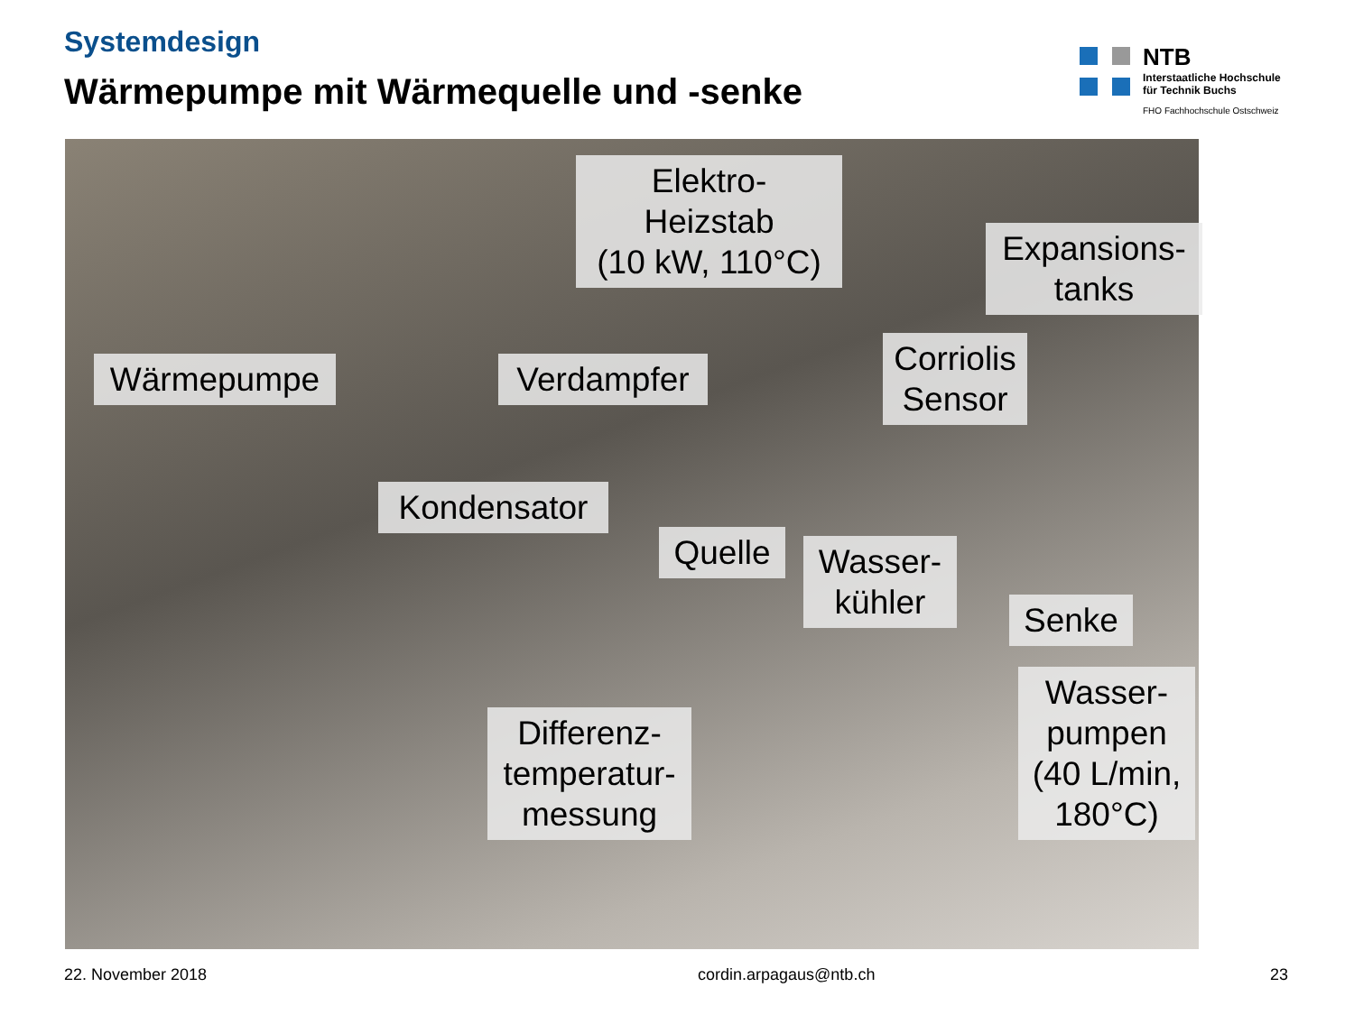Systemdesign
Wärmepumpe mit Wärmequelle und -senke
NTB
Interstaatliche Hochschule
für Technik Buchs
FHO Fachhochschule Ostschweiz
Elektro-
Heizstab
(10 kW, 110°C)
Expansions-
tanks
Wärmepumpe
Verdampfer
Corriolis
Sensor
Kondensator
Quelle
Wasser-
kühler
Senke
Differenz-
temperatur-
messung
Wasser-
pumpen
(40 L/min,
180°C)
22. November 2018 cordin.arpagaus@ntb.ch 23